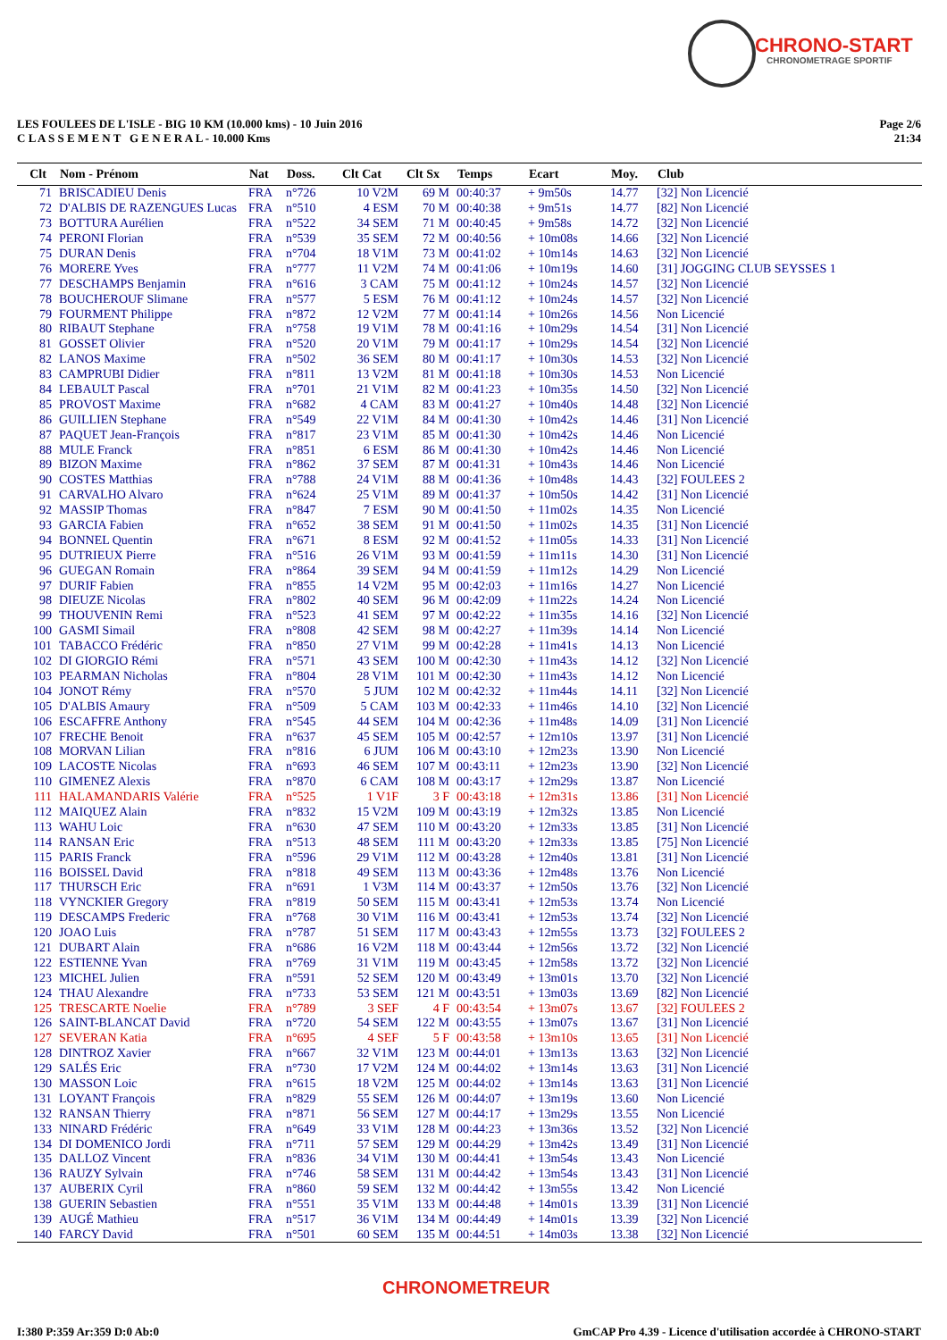CHRONO-START
CHRONOMETRAGE SPORTIF
LES FOULEES DE L'ISLE - BIG 10 KM (10.000 kms) - 10 Juin 2016
C L A S S E M E N T G E N E R A L - 10.000 Kms
Page 2/6
21:34
| Clt | Nom - Prénom | Nat | Doss. | Clt Cat | Clt Sx | Temps | Ecart | Moy. | Club |
| --- | --- | --- | --- | --- | --- | --- | --- | --- | --- |
| 71 | BRISCADIEU Denis | FRA | n°726 | 10 V2M | 69 M | 00:40:37 | + 9m50s | 14.77 | [32] Non Licencié |
| 72 | D'ALBIS DE RAZENGUES Lucas | FRA | n°510 | 4 ESM | 70 M | 00:40:38 | + 9m51s | 14.77 | [82] Non Licencié |
| 73 | BOTTURA Aurélien | FRA | n°522 | 34 SEM | 71 M | 00:40:45 | + 9m58s | 14.72 | [32] Non Licencié |
| 74 | PERONI Florian | FRA | n°539 | 35 SEM | 72 M | 00:40:56 | + 10m08s | 14.66 | [32] Non Licencié |
| 75 | DURAN Denis | FRA | n°704 | 18 V1M | 73 M | 00:41:02 | + 10m14s | 14.63 | [32] Non Licencié |
| 76 | MORERE Yves | FRA | n°777 | 11 V2M | 74 M | 00:41:06 | + 10m19s | 14.60 | [31] JOGGING CLUB SEYSSES 1 |
| 77 | DESCHAMPS Benjamin | FRA | n°616 | 3 CAM | 75 M | 00:41:12 | + 10m24s | 14.57 | [32] Non Licencié |
| 78 | BOUCHEROUF Slimane | FRA | n°577 | 5 ESM | 76 M | 00:41:12 | + 10m24s | 14.57 | [32] Non Licencié |
| 79 | FOURMENT Philippe | FRA | n°872 | 12 V2M | 77 M | 00:41:14 | + 10m26s | 14.56 | Non Licencié |
| 80 | RIBAUT Stephane | FRA | n°758 | 19 V1M | 78 M | 00:41:16 | + 10m29s | 14.54 | [31] Non Licencié |
| 81 | GOSSET Olivier | FRA | n°520 | 20 V1M | 79 M | 00:41:17 | + 10m29s | 14.54 | [32] Non Licencié |
| 82 | LANOS Maxime | FRA | n°502 | 36 SEM | 80 M | 00:41:17 | + 10m30s | 14.53 | [32] Non Licencié |
| 83 | CAMPRUBI Didier | FRA | n°811 | 13 V2M | 81 M | 00:41:18 | + 10m30s | 14.53 | Non Licencié |
| 84 | LEBAULT Pascal | FRA | n°701 | 21 V1M | 82 M | 00:41:23 | + 10m35s | 14.50 | [32] Non Licencié |
| 85 | PROVOST Maxime | FRA | n°682 | 4 CAM | 83 M | 00:41:27 | + 10m40s | 14.48 | [32] Non Licencié |
| 86 | GUILLIEN Stephane | FRA | n°549 | 22 V1M | 84 M | 00:41:30 | + 10m42s | 14.46 | [31] Non Licencié |
| 87 | PAQUET Jean-François | FRA | n°817 | 23 V1M | 85 M | 00:41:30 | + 10m42s | 14.46 | Non Licencié |
| 88 | MULE Franck | FRA | n°851 | 6 ESM | 86 M | 00:41:30 | + 10m42s | 14.46 | Non Licencié |
| 89 | BIZON Maxime | FRA | n°862 | 37 SEM | 87 M | 00:41:31 | + 10m43s | 14.46 | Non Licencié |
| 90 | COSTES Matthias | FRA | n°788 | 24 V1M | 88 M | 00:41:36 | + 10m48s | 14.43 | [32] FOULEES 2 |
| 91 | CARVALHO Alvaro | FRA | n°624 | 25 V1M | 89 M | 00:41:37 | + 10m50s | 14.42 | [31] Non Licencié |
| 92 | MASSIP Thomas | FRA | n°847 | 7 ESM | 90 M | 00:41:50 | + 11m02s | 14.35 | Non Licencié |
| 93 | GARCIA Fabien | FRA | n°652 | 38 SEM | 91 M | 00:41:50 | + 11m02s | 14.35 | [31] Non Licencié |
| 94 | BONNEL Quentin | FRA | n°671 | 8 ESM | 92 M | 00:41:52 | + 11m05s | 14.33 | [31] Non Licencié |
| 95 | DUTRIEUX Pierre | FRA | n°516 | 26 V1M | 93 M | 00:41:59 | + 11m11s | 14.30 | [31] Non Licencié |
| 96 | GUEGAN Romain | FRA | n°864 | 39 SEM | 94 M | 00:41:59 | + 11m12s | 14.29 | Non Licencié |
| 97 | DURIF Fabien | FRA | n°855 | 14 V2M | 95 M | 00:42:03 | + 11m16s | 14.27 | Non Licencié |
| 98 | DIEUZE Nicolas | FRA | n°802 | 40 SEM | 96 M | 00:42:09 | + 11m22s | 14.24 | Non Licencié |
| 99 | THOUVENIN Remi | FRA | n°523 | 41 SEM | 97 M | 00:42:22 | + 11m35s | 14.16 | [32] Non Licencié |
| 100 | GASMI Simail | FRA | n°808 | 42 SEM | 98 M | 00:42:27 | + 11m39s | 14.14 | Non Licencié |
| 101 | TABACCO Frédéric | FRA | n°850 | 27 V1M | 99 M | 00:42:28 | + 11m41s | 14.13 | Non Licencié |
| 102 | DI GIORGIO Rémi | FRA | n°571 | 43 SEM | 100 M | 00:42:30 | + 11m43s | 14.12 | [32] Non Licencié |
| 103 | PEARMAN Nicholas | FRA | n°804 | 28 V1M | 101 M | 00:42:30 | + 11m43s | 14.12 | Non Licencié |
| 104 | JONOT Rémy | FRA | n°570 | 5 JUM | 102 M | 00:42:32 | + 11m44s | 14.11 | [32] Non Licencié |
| 105 | D'ALBIS Amaury | FRA | n°509 | 5 CAM | 103 M | 00:42:33 | + 11m46s | 14.10 | [32] Non Licencié |
| 106 | ESCAFFRE Anthony | FRA | n°545 | 44 SEM | 104 M | 00:42:36 | + 11m48s | 14.09 | [31] Non Licencié |
| 107 | FRECHE Benoit | FRA | n°637 | 45 SEM | 105 M | 00:42:57 | + 12m10s | 13.97 | [31] Non Licencié |
| 108 | MORVAN Lilian | FRA | n°816 | 6 JUM | 106 M | 00:43:10 | + 12m23s | 13.90 | Non Licencié |
| 109 | LACOSTE Nicolas | FRA | n°693 | 46 SEM | 107 M | 00:43:11 | + 12m23s | 13.90 | [32] Non Licencié |
| 110 | GIMENEZ Alexis | FRA | n°870 | 6 CAM | 108 M | 00:43:17 | + 12m29s | 13.87 | Non Licencié |
| 111 | HALAMANDARIS Valérie | FRA | n°525 | 1 V1F | 3 F | 00:43:18 | + 12m31s | 13.86 | [31] Non Licencié |
| 112 | MAIQUEZ Alain | FRA | n°832 | 15 V2M | 109 M | 00:43:19 | + 12m32s | 13.85 | Non Licencié |
| 113 | WAHU Loic | FRA | n°630 | 47 SEM | 110 M | 00:43:20 | + 12m33s | 13.85 | [31] Non Licencié |
| 114 | RANSAN Eric | FRA | n°513 | 48 SEM | 111 M | 00:43:20 | + 12m33s | 13.85 | [75] Non Licencié |
| 115 | PARIS Franck | FRA | n°596 | 29 V1M | 112 M | 00:43:28 | + 12m40s | 13.81 | [31] Non Licencié |
| 116 | BOISSEL David | FRA | n°818 | 49 SEM | 113 M | 00:43:36 | + 12m48s | 13.76 | Non Licencié |
| 117 | THURSCH Eric | FRA | n°691 | 1 V3M | 114 M | 00:43:37 | + 12m50s | 13.76 | [32] Non Licencié |
| 118 | VYNCKIER Gregory | FRA | n°819 | 50 SEM | 115 M | 00:43:41 | + 12m53s | 13.74 | Non Licencié |
| 119 | DESCAMPS Frederic | FRA | n°768 | 30 V1M | 116 M | 00:43:41 | + 12m53s | 13.74 | [32] Non Licencié |
| 120 | JOAO Luis | FRA | n°787 | 51 SEM | 117 M | 00:43:43 | + 12m55s | 13.73 | [32] FOULEES 2 |
| 121 | DUBART Alain | FRA | n°686 | 16 V2M | 118 M | 00:43:44 | + 12m56s | 13.72 | [32] Non Licencié |
| 122 | ESTIENNE Yvan | FRA | n°769 | 31 V1M | 119 M | 00:43:45 | + 12m58s | 13.72 | [32] Non Licencié |
| 123 | MICHEL Julien | FRA | n°591 | 52 SEM | 120 M | 00:43:49 | + 13m01s | 13.70 | [32] Non Licencié |
| 124 | THAU Alexandre | FRA | n°733 | 53 SEM | 121 M | 00:43:51 | + 13m03s | 13.69 | [82] Non Licencié |
| 125 | TRESCARTE Noelie | FRA | n°789 | 3 SEF | 4 F | 00:43:54 | + 13m07s | 13.67 | [32] FOULEES 2 |
| 126 | SAINT-BLANCAT David | FRA | n°720 | 54 SEM | 122 M | 00:43:55 | + 13m07s | 13.67 | [31] Non Licencié |
| 127 | SEVERAN Katia | FRA | n°695 | 4 SEF | 5 F | 00:43:58 | + 13m10s | 13.65 | [31] Non Licencié |
| 128 | DINTROZ Xavier | FRA | n°667 | 32 V1M | 123 M | 00:44:01 | + 13m13s | 13.63 | [32] Non Licencié |
| 129 | SALÉS Eric | FRA | n°730 | 17 V2M | 124 M | 00:44:02 | + 13m14s | 13.63 | [31] Non Licencié |
| 130 | MASSON Loic | FRA | n°615 | 18 V2M | 125 M | 00:44:02 | + 13m14s | 13.63 | [31] Non Licencié |
| 131 | LOYANT François | FRA | n°829 | 55 SEM | 126 M | 00:44:07 | + 13m19s | 13.60 | Non Licencié |
| 132 | RANSAN Thierry | FRA | n°871 | 56 SEM | 127 M | 00:44:17 | + 13m29s | 13.55 | Non Licencié |
| 133 | NINARD Frédéric | FRA | n°649 | 33 V1M | 128 M | 00:44:23 | + 13m36s | 13.52 | [32] Non Licencié |
| 134 | DI DOMENICO Jordi | FRA | n°711 | 57 SEM | 129 M | 00:44:29 | + 13m42s | 13.49 | [31] Non Licencié |
| 135 | DALLOZ Vincent | FRA | n°836 | 34 V1M | 130 M | 00:44:41 | + 13m54s | 13.43 | Non Licencié |
| 136 | RAUZY Sylvain | FRA | n°746 | 58 SEM | 131 M | 00:44:42 | + 13m54s | 13.43 | [31] Non Licencié |
| 137 | AUBERIX Cyril | FRA | n°860 | 59 SEM | 132 M | 00:44:42 | + 13m55s | 13.42 | Non Licencié |
| 138 | GUERIN Sebastien | FRA | n°551 | 35 V1M | 133 M | 00:44:48 | + 14m01s | 13.39 | [31] Non Licencié |
| 139 | AUGÉ Mathieu | FRA | n°517 | 36 V1M | 134 M | 00:44:49 | + 14m01s | 13.39 | [32] Non Licencié |
| 140 | FARCY David | FRA | n°501 | 60 SEM | 135 M | 00:44:51 | + 14m03s | 13.38 | [32] Non Licencié |
CHRONOMETREUR
I:380 P:359 Ar:359 D:0 Ab:0 GmCAP Pro 4.39 - Licence d'utilisation accordée à CHRONO-START